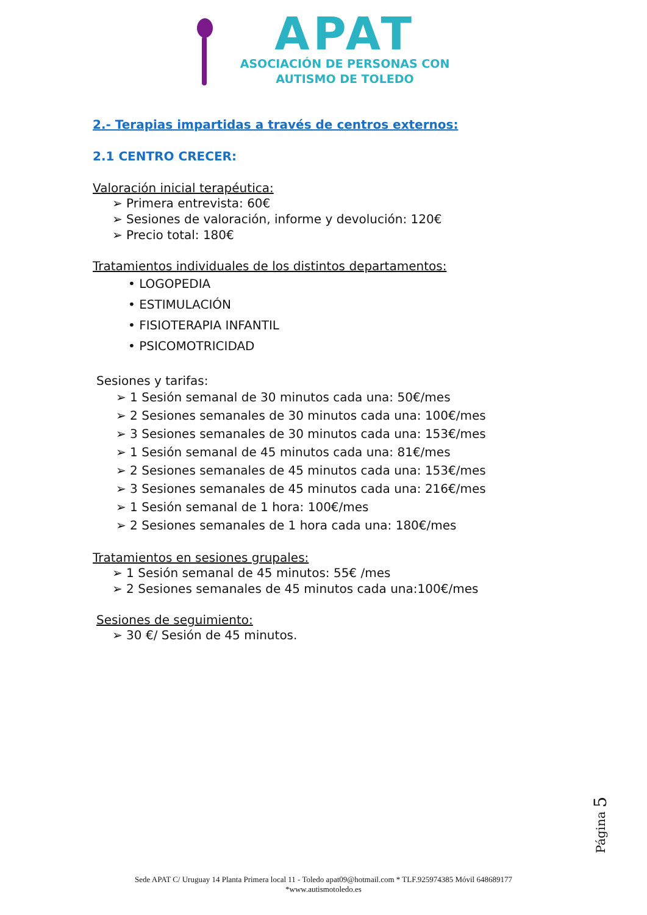APAT
ASOCIACIÓN DE PERSONAS CON
AUTISMO DE TOLEDO
2.- Terapias impartidas a través de centros externos:
2.1 CENTRO CRECER:
Valoración inicial terapéutica:
➢ Primera entrevista: 60€
➢ Sesiones de valoración, informe y devolución: 120€
➢ Precio total: 180€
Tratamientos individuales de los distintos departamentos:
• LOGOPEDIA
• ESTIMULACIÓN
• FISIOTERAPIA INFANTIL
• PSICOMOTRICIDAD
Sesiones y tarifas:
➢ 1 Sesión semanal de 30 minutos cada una: 50€/mes
➢ 2 Sesiones semanales de 30 minutos cada una: 100€/mes
➢ 3 Sesiones semanales de 30 minutos cada una: 153€/mes
➢ 1 Sesión semanal de 45 minutos cada una: 81€/mes
➢ 2 Sesiones semanales de 45 minutos cada una: 153€/mes
➢ 3 Sesiones semanales de 45 minutos cada una: 216€/mes
➢ 1 Sesión semanal de 1 hora: 100€/mes
➢ 2 Sesiones semanales de 1 hora cada una: 180€/mes
Tratamientos en sesiones grupales:
➢ 1 Sesión semanal de 45 minutos: 55€ /mes
➢ 2 Sesiones semanales de 45 minutos cada una:100€/mes
Sesiones de seguimiento:
➢ 30 €/ Sesión de 45 minutos.
Página 5
Sede APAT C/ Uruguay 14 Planta Primera local 11 - Toledo apat09@hotmail.com * TLF.925974385 Móvil 648689177
*www.autismotoledo.es